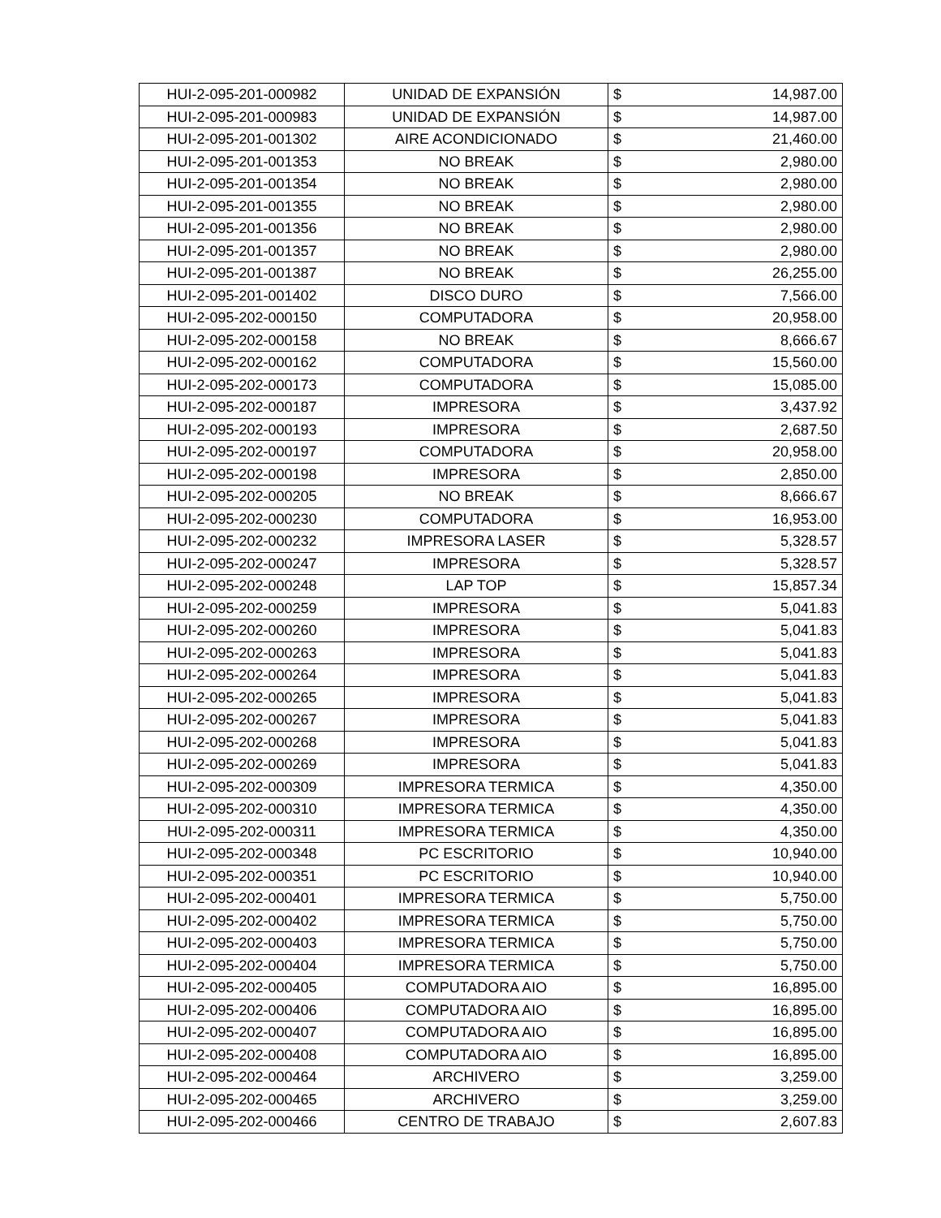| HUI-2-095-201-000982 | UNIDAD DE EXPANSIÓN | $ | 14,987.00 |
| HUI-2-095-201-000983 | UNIDAD DE EXPANSIÓN | $ | 14,987.00 |
| HUI-2-095-201-001302 | AIRE ACONDICIONADO | $ | 21,460.00 |
| HUI-2-095-201-001353 | NO BREAK | $ | 2,980.00 |
| HUI-2-095-201-001354 | NO BREAK | $ | 2,980.00 |
| HUI-2-095-201-001355 | NO BREAK | $ | 2,980.00 |
| HUI-2-095-201-001356 | NO BREAK | $ | 2,980.00 |
| HUI-2-095-201-001357 | NO BREAK | $ | 2,980.00 |
| HUI-2-095-201-001387 | NO BREAK | $ | 26,255.00 |
| HUI-2-095-201-001402 | DISCO DURO | $ | 7,566.00 |
| HUI-2-095-202-000150 | COMPUTADORA | $ | 20,958.00 |
| HUI-2-095-202-000158 | NO BREAK | $ | 8,666.67 |
| HUI-2-095-202-000162 | COMPUTADORA | $ | 15,560.00 |
| HUI-2-095-202-000173 | COMPUTADORA | $ | 15,085.00 |
| HUI-2-095-202-000187 | IMPRESORA | $ | 3,437.92 |
| HUI-2-095-202-000193 | IMPRESORA | $ | 2,687.50 |
| HUI-2-095-202-000197 | COMPUTADORA | $ | 20,958.00 |
| HUI-2-095-202-000198 | IMPRESORA | $ | 2,850.00 |
| HUI-2-095-202-000205 | NO BREAK | $ | 8,666.67 |
| HUI-2-095-202-000230 | COMPUTADORA | $ | 16,953.00 |
| HUI-2-095-202-000232 | IMPRESORA LASER | $ | 5,328.57 |
| HUI-2-095-202-000247 | IMPRESORA | $ | 5,328.57 |
| HUI-2-095-202-000248 | LAP TOP | $ | 15,857.34 |
| HUI-2-095-202-000259 | IMPRESORA | $ | 5,041.83 |
| HUI-2-095-202-000260 | IMPRESORA | $ | 5,041.83 |
| HUI-2-095-202-000263 | IMPRESORA | $ | 5,041.83 |
| HUI-2-095-202-000264 | IMPRESORA | $ | 5,041.83 |
| HUI-2-095-202-000265 | IMPRESORA | $ | 5,041.83 |
| HUI-2-095-202-000267 | IMPRESORA | $ | 5,041.83 |
| HUI-2-095-202-000268 | IMPRESORA | $ | 5,041.83 |
| HUI-2-095-202-000269 | IMPRESORA | $ | 5,041.83 |
| HUI-2-095-202-000309 | IMPRESORA TERMICA | $ | 4,350.00 |
| HUI-2-095-202-000310 | IMPRESORA TERMICA | $ | 4,350.00 |
| HUI-2-095-202-000311 | IMPRESORA TERMICA | $ | 4,350.00 |
| HUI-2-095-202-000348 | PC ESCRITORIO | $ | 10,940.00 |
| HUI-2-095-202-000351 | PC ESCRITORIO | $ | 10,940.00 |
| HUI-2-095-202-000401 | IMPRESORA TERMICA | $ | 5,750.00 |
| HUI-2-095-202-000402 | IMPRESORA TERMICA | $ | 5,750.00 |
| HUI-2-095-202-000403 | IMPRESORA TERMICA | $ | 5,750.00 |
| HUI-2-095-202-000404 | IMPRESORA TERMICA | $ | 5,750.00 |
| HUI-2-095-202-000405 | COMPUTADORA AIO | $ | 16,895.00 |
| HUI-2-095-202-000406 | COMPUTADORA AIO | $ | 16,895.00 |
| HUI-2-095-202-000407 | COMPUTADORA AIO | $ | 16,895.00 |
| HUI-2-095-202-000408 | COMPUTADORA AIO | $ | 16,895.00 |
| HUI-2-095-202-000464 | ARCHIVERO | $ | 3,259.00 |
| HUI-2-095-202-000465 | ARCHIVERO | $ | 3,259.00 |
| HUI-2-095-202-000466 | CENTRO DE TRABAJO | $ | 2,607.83 |